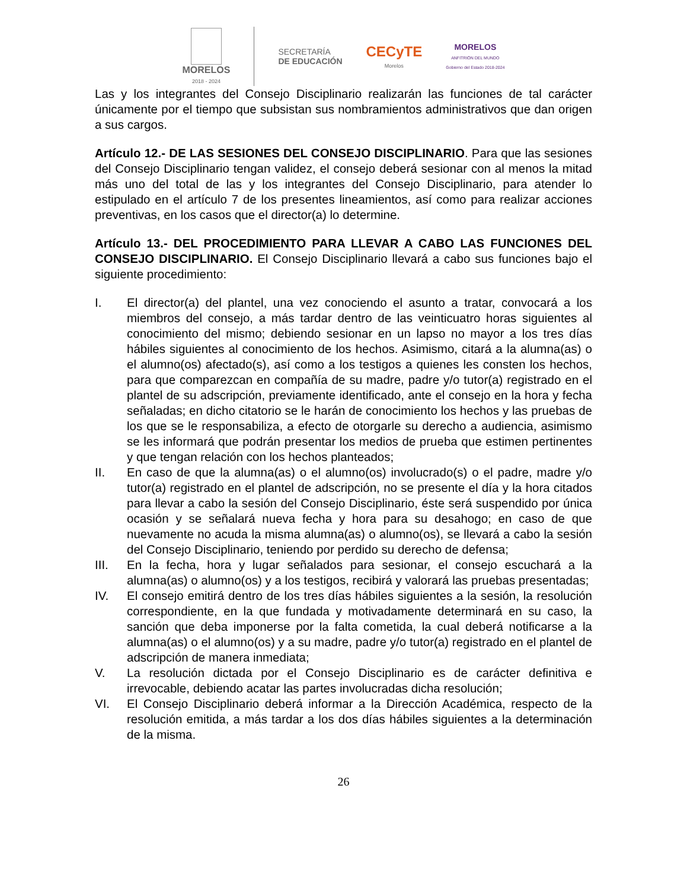MORELOS
2018 - 2024
SECRETARÍA
DE EDUCACIÓN
CECyTE
Morelos
MORELOS
ANFITRIÓN DEL MUNDO
Gobierno del Estado 2018-2024
Las y los integrantes del Consejo Disciplinario realizarán las funciones de tal carácter únicamente por el tiempo que subsistan sus nombramientos administrativos que dan origen a sus cargos.
Artículo 12.- DE LAS SESIONES DEL CONSEJO DISCIPLINARIO. Para que las sesiones del Consejo Disciplinario tengan validez, el consejo deberá sesionar con al menos la mitad más uno del total de las y los integrantes del Consejo Disciplinario, para atender lo estipulado en el artículo 7 de los presentes lineamientos, así como para realizar acciones preventivas, en los casos que el director(a) lo determine.
Artículo 13.- DEL PROCEDIMIENTO PARA LLEVAR A CABO LAS FUNCIONES DEL CONSEJO DISCIPLINARIO. El Consejo Disciplinario llevará a cabo sus funciones bajo el siguiente procedimiento:
I. El director(a) del plantel, una vez conociendo el asunto a tratar, convocará a los miembros del consejo, a más tardar dentro de las veinticuatro horas siguientes al conocimiento del mismo; debiendo sesionar en un lapso no mayor a los tres días hábiles siguientes al conocimiento de los hechos. Asimismo, citará a la alumna(as) o el alumno(os) afectado(s), así como a los testigos a quienes les consten los hechos, para que comparezcan en compañía de su madre, padre y/o tutor(a) registrado en el plantel de su adscripción, previamente identificado, ante el consejo en la hora y fecha señaladas; en dicho citatorio se le harán de conocimiento los hechos y las pruebas de los que se le responsabiliza, a efecto de otorgarle su derecho a audiencia, asimismo se les informará que podrán presentar los medios de prueba que estimen pertinentes y que tengan relación con los hechos planteados;
II. En caso de que la alumna(as) o el alumno(os) involucrado(s) o el padre, madre y/o tutor(a) registrado en el plantel de adscripción, no se presente el día y la hora citados para llevar a cabo la sesión del Consejo Disciplinario, éste será suspendido por única ocasión y se señalará nueva fecha y hora para su desahogo; en caso de que nuevamente no acuda la misma alumna(as) o alumno(os), se llevará a cabo la sesión del Consejo Disciplinario, teniendo por perdido su derecho de defensa;
III. En la fecha, hora y lugar señalados para sesionar, el consejo escuchará a la alumna(as) o alumno(os) y a los testigos, recibirá y valorará las pruebas presentadas;
IV. El consejo emitirá dentro de los tres días hábiles siguientes a la sesión, la resolución correspondiente, en la que fundada y motivadamente determinará en su caso, la sanción que deba imponerse por la falta cometida, la cual deberá notificarse a la alumna(as) o el alumno(os) y a su madre, padre y/o tutor(a) registrado en el plantel de adscripción de manera inmediata;
V. La resolución dictada por el Consejo Disciplinario es de carácter definitiva e irrevocable, debiendo acatar las partes involucradas dicha resolución;
VI. El Consejo Disciplinario deberá informar a la Dirección Académica, respecto de la resolución emitida, a más tardar a los dos días hábiles siguientes a la determinación de la misma.
26